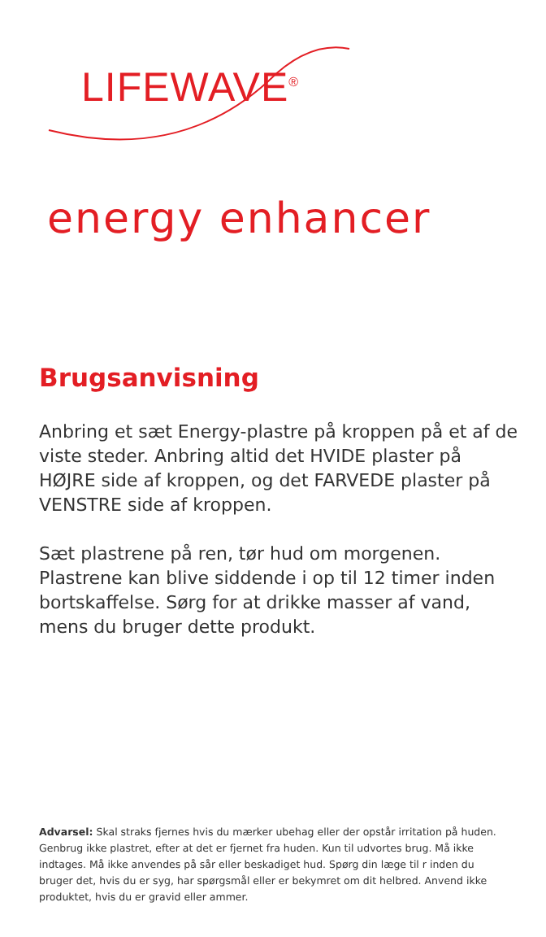LIFEWAVE<sup>®</sup>
energy enhancer
Brugsanvisning
Anbring et sæt Energy-plastre på kroppen på et af de viste steder. Anbring altid det HVIDE plaster på HØJRE side af kroppen, og det FARVEDE plaster på VENSTRE side af kroppen.
Sæt plastrene på ren, tør hud om morgenen. Plastrene kan blive siddende i op til 12 timer inden bortskaffelse. Sørg for at drikke masser af vand, mens du bruger dette produkt.
Advarsel: Skal straks fjernes hvis du mærker ubehag eller der opstår irritation på huden. Genbrug ikke plastret, efter at det er fjernet fra huden. Kun til udvortes brug. Må ikke indtages. Må ikke anvendes på sår eller beskadiget hud. Spørg din læge til r inden du bruger det, hvis du er syg, har spørgsmål eller er bekymret om dit helbred. Anvend ikke produktet, hvis du er gravid eller ammer.